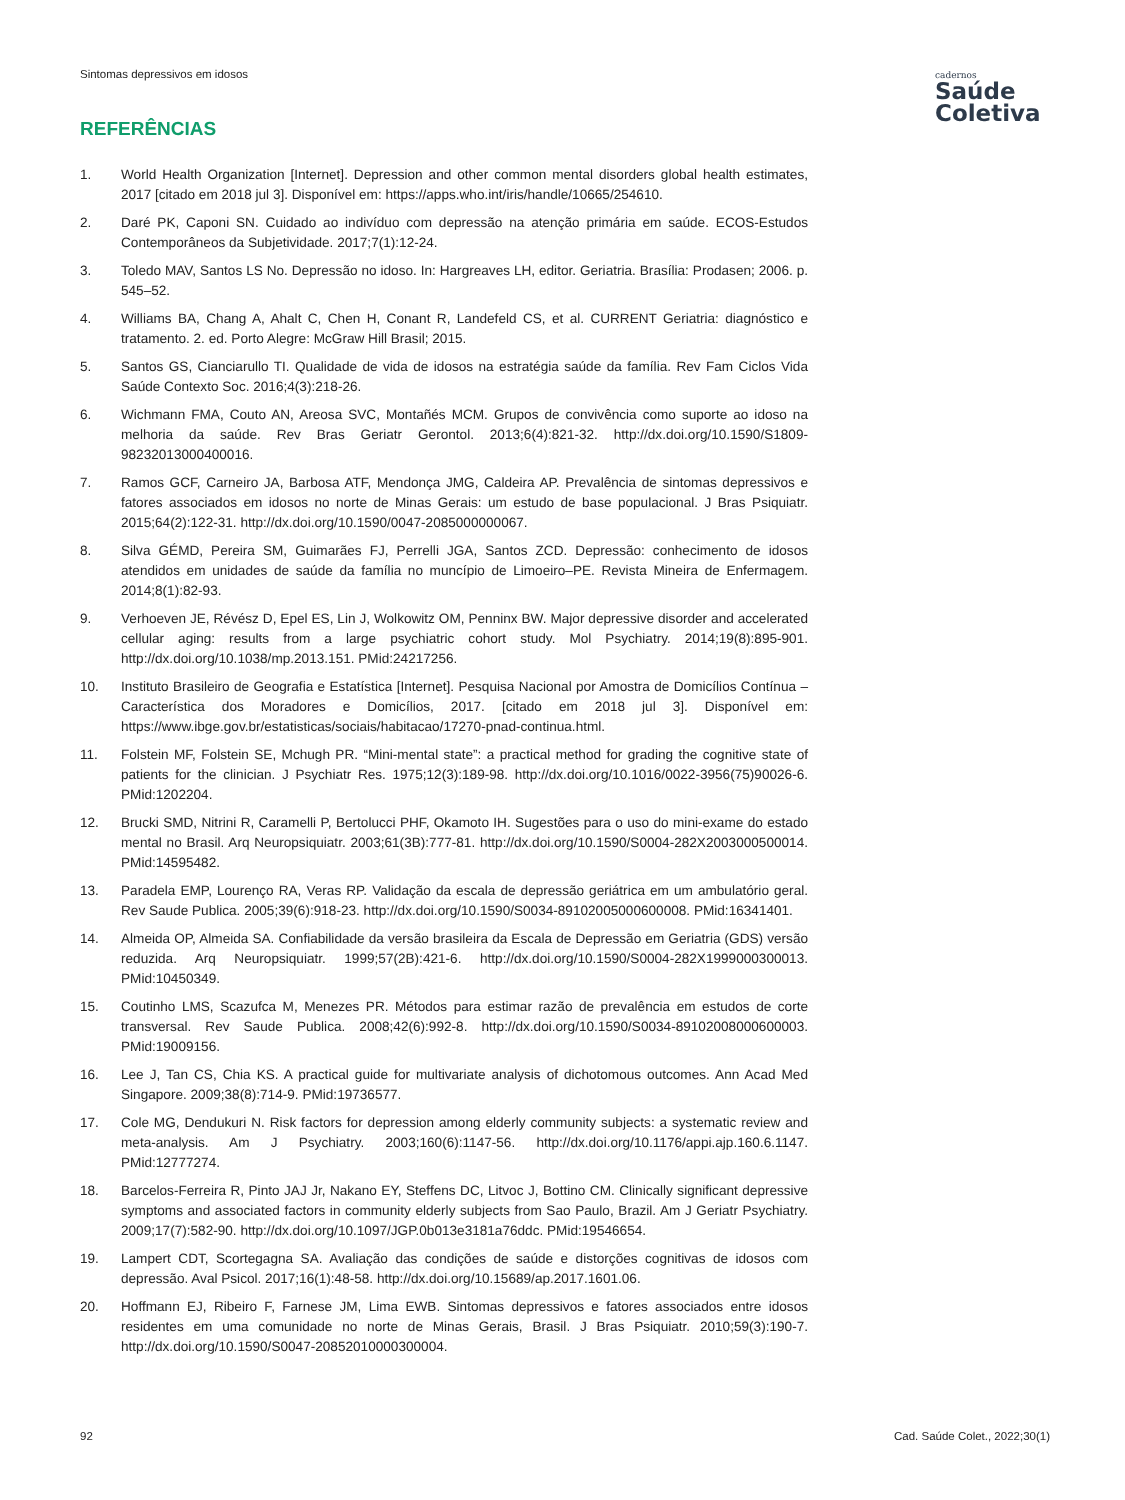Sintomas depressivos em idosos
cadernos
Saúde
Coletiva
REFERÊNCIAS
1. World Health Organization [Internet]. Depression and other common mental disorders global health estimates, 2017 [citado em 2018 jul 3]. Disponível em: https://apps.who.int/iris/handle/10665/254610.
2. Daré PK, Caponi SN. Cuidado ao indivíduo com depressão na atenção primária em saúde. ECOS-Estudos Contemporâneos da Subjetividade. 2017;7(1):12-24.
3. Toledo MAV, Santos LS No. Depressão no idoso. In: Hargreaves LH, editor. Geriatria. Brasília: Prodasen; 2006. p. 545–52.
4. Williams BA, Chang A, Ahalt C, Chen H, Conant R, Landefeld CS, et al. CURRENT Geriatria: diagnóstico e tratamento. 2. ed. Porto Alegre: McGraw Hill Brasil; 2015.
5. Santos GS, Cianciarullo TI. Qualidade de vida de idosos na estratégia saúde da família. Rev Fam Ciclos Vida Saúde Contexto Soc. 2016;4(3):218-26.
6. Wichmann FMA, Couto AN, Areosa SVC, Montañés MCM. Grupos de convivência como suporte ao idoso na melhoria da saúde. Rev Bras Geriatr Gerontol. 2013;6(4):821-32. http://dx.doi.org/10.1590/S1809-98232013000400016.
7. Ramos GCF, Carneiro JA, Barbosa ATF, Mendonça JMG, Caldeira AP. Prevalência de sintomas depressivos e fatores associados em idosos no norte de Minas Gerais: um estudo de base populacional. J Bras Psiquiatr. 2015;64(2):122-31. http://dx.doi.org/10.1590/0047-2085000000067.
8. Silva GÉMD, Pereira SM, Guimarães FJ, Perrelli JGA, Santos ZCD. Depressão: conhecimento de idosos atendidos em unidades de saúde da família no muncípio de Limoeiro–PE. Revista Mineira de Enfermagem. 2014;8(1):82-93.
9. Verhoeven JE, Révész D, Epel ES, Lin J, Wolkowitz OM, Penninx BW. Major depressive disorder and accelerated cellular aging: results from a large psychiatric cohort study. Mol Psychiatry. 2014;19(8):895-901. http://dx.doi.org/10.1038/mp.2013.151. PMid:24217256.
10. Instituto Brasileiro de Geografia e Estatística [Internet]. Pesquisa Nacional por Amostra de Domicílios Contínua – Característica dos Moradores e Domicílios, 2017. [citado em 2018 jul 3]. Disponível em: https://www.ibge.gov.br/estatisticas/sociais/habitacao/17270-pnad-continua.html.
11. Folstein MF, Folstein SE, Mchugh PR. “Mini-mental state”: a practical method for grading the cognitive state of patients for the clinician. J Psychiatr Res. 1975;12(3):189-98. http://dx.doi.org/10.1016/0022-3956(75)90026-6. PMid:1202204.
12. Brucki SMD, Nitrini R, Caramelli P, Bertolucci PHF, Okamoto IH. Sugestões para o uso do mini-exame do estado mental no Brasil. Arq Neuropsiquiatr. 2003;61(3B):777-81. http://dx.doi.org/10.1590/S0004-282X2003000500014. PMid:14595482.
13. Paradela EMP, Lourenço RA, Veras RP. Validação da escala de depressão geriátrica em um ambulatório geral. Rev Saude Publica. 2005;39(6):918-23. http://dx.doi.org/10.1590/S0034-89102005000600008. PMid:16341401.
14. Almeida OP, Almeida SA. Confiabilidade da versão brasileira da Escala de Depressão em Geriatria (GDS) versão reduzida. Arq Neuropsiquiatr. 1999;57(2B):421-6. http://dx.doi.org/10.1590/S0004-282X1999000300013. PMid:10450349.
15. Coutinho LMS, Scazufca M, Menezes PR. Métodos para estimar razão de prevalência em estudos de corte transversal. Rev Saude Publica. 2008;42(6):992-8. http://dx.doi.org/10.1590/S0034-89102008000600003. PMid:19009156.
16. Lee J, Tan CS, Chia KS. A practical guide for multivariate analysis of dichotomous outcomes. Ann Acad Med Singapore. 2009;38(8):714-9. PMid:19736577.
17. Cole MG, Dendukuri N. Risk factors for depression among elderly community subjects: a systematic review and meta-analysis. Am J Psychiatry. 2003;160(6):1147-56. http://dx.doi.org/10.1176/appi.ajp.160.6.1147. PMid:12777274.
18. Barcelos-Ferreira R, Pinto JAJ Jr, Nakano EY, Steffens DC, Litvoc J, Bottino CM. Clinically significant depressive symptoms and associated factors in community elderly subjects from Sao Paulo, Brazil. Am J Geriatr Psychiatry. 2009;17(7):582-90. http://dx.doi.org/10.1097/JGP.0b013e3181a76ddc. PMid:19546654.
19. Lampert CDT, Scortegagna SA. Avaliação das condições de saúde e distorções cognitivas de idosos com depressão. Aval Psicol. 2017;16(1):48-58. http://dx.doi.org/10.15689/ap.2017.1601.06.
20. Hoffmann EJ, Ribeiro F, Farnese JM, Lima EWB. Sintomas depressivos e fatores associados entre idosos residentes em uma comunidade no norte de Minas Gerais, Brasil. J Bras Psiquiatr. 2010;59(3):190-7. http://dx.doi.org/10.1590/S0047-20852010000300004.
92 Cad. Saúde Colet., 2022;30(1)